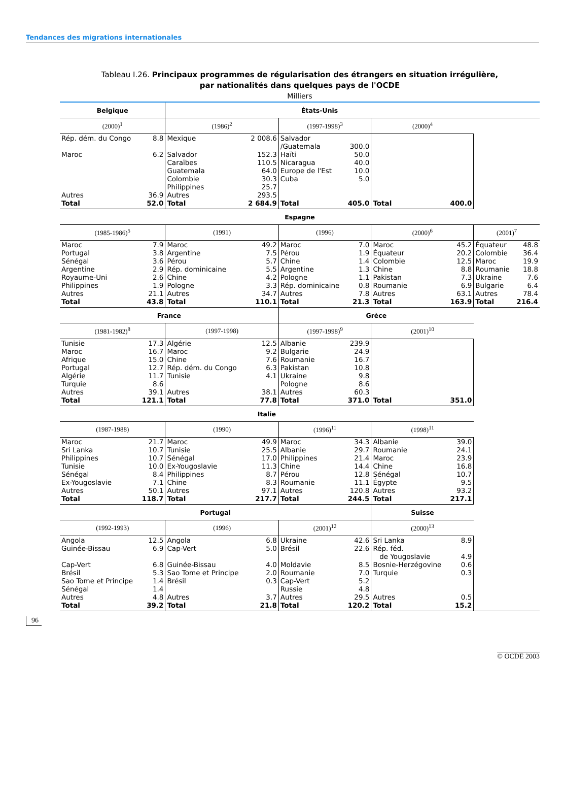Tendances des migrations internationales
Tableau I.26. Principaux programmes de régularisation des étrangers en situation irrégulière,
par nationalités dans quelques pays de l'OCDE
Milliers
| Belgique | | États-Unis | | | | | | | |
| --- | --- | --- | --- | --- | --- | --- | --- | --- | --- |
| (2000)<sup>1</sup> | | (1986)<sup>2</sup> | | (1997-1998)<sup>3</sup> | | (2000)<sup>4</sup> | | | |
| Rép. dém. du Congo | 8.8 | Mexique | 2 008.6 | Salvador /Guatemala | 300.0 | | | | |
| Maroc | 6.2 | Salvador | 152.3 | Haïti | 50.0 | | | | |
| | | Caraïbes | 110.5 | Nicaragua | 40.0 | | | | |
| | | Guatemala | 64.0 | Europe de l'Est | 10.0 | | | | |
| | | Colombie | 30.3 | Cuba | 5.0 | | | | |
| | | Philippines | 25.7 | | | | | | |
| Autres | 36.9 | Autres | 293.5 | | | | | | |
| Total | 52.0 | Total | 2 684.9 | Total | 405.0 | Total | 400.0 | | |
| Espagne | | | | | | | | | |
| (1985-1986)<sup>5</sup> | | (1991) | | (1996) | | (2000)<sup>6</sup> | | (2001)<sup>7</sup> | |
| Maroc | 7.9 | Maroc | 49.2 | Maroc | 7.0 | Maroc | 45.2 | Équateur | 48.8 |
| Portugal | 3.8 | Argentine | 7.5 | Pérou | 1.9 | Équateur | 20.2 | Colombie | 36.4 |
| Sénégal | 3.6 | Pérou | 5.7 | Chine | 1.4 | Colombie | 12.5 | Maroc | 19.9 |
| Argentine | 2.9 | Rép. dominicaine | 5.5 | Argentine | 1.3 | Chine | 8.8 | Roumanie | 18.8 |
| Royaume-Uni | 2.6 | Chine | 4.2 | Pologne | 1.1 | Pakistan | 7.3 | Ukraine | 7.6 |
| Philippines | 1.9 | Pologne | 3.3 | Rép. dominicaine | 0.8 | Roumanie | 6.9 | Bulgarie | 6.4 |
| Autres | 21.1 | Autres | 34.7 | Autres | 7.8 | Autres | 63.1 | Autres | 78.4 |
| Total | 43.8 | Total | 110.1 | Total | 21.3 | Total | 163.9 | Total | 216.4 |
| France | | | | Grèce | | | | | |
| (1981-1982)<sup>8</sup> | | (1997-1998) | | (1997-1998)<sup>9</sup> | | (2001)<sup>10</sup> | | | |
| Tunisie | 17.3 | Algérie | 12.5 | Albanie | 239.9 | | | | |
| Maroc | 16.7 | Maroc | 9.2 | Bulgarie | 24.9 | | | | |
| Afrique | 15.0 | Chine | 7.6 | Roumanie | 16.7 | | | | |
| Portugal | 12.7 | Rép. dém. du Congo | 6.3 | Pakistan | 10.8 | | | | |
| Algérie | 11.7 | Tunisie | 4.1 | Ukraine | 9.8 | | | | |
| Turquie | 8.6 | | | Pologne | 8.6 | | | | |
| Autres | 39.1 | Autres | 38.1 | Autres | 60.3 | | | | |
| Total | 121.1 | Total | 77.8 | Total | 371.0 | Total | 351.0 | | |
| Italie | | | | | | | | | |
| (1987-1988) | | (1990) | | (1996)<sup>11</sup> | | (1998)<sup>11</sup> | | | |
| Maroc | 21.7 | Maroc | 49.9 | Maroc | 34.3 | Albanie | 39.0 | | |
| Sri Lanka | 10.7 | Tunisie | 25.5 | Albanie | 29.7 | Roumanie | 24.1 | | |
| Philippines | 10.7 | Sénégal | 17.0 | Philippines | 21.4 | Maroc | 23.9 | | |
| Tunisie | 10.0 | Ex-Yougoslavie | 11.3 | Chine | 14.4 | Chine | 16.8 | | |
| Sénégal | 8.4 | Philippines | 8.7 | Pérou | 12.8 | Sénégal | 10.7 | | |
| Ex-Yougoslavie | 7.1 | Chine | 8.3 | Roumanie | 11.1 | Égypte | 9.5 | | |
| Autres | 50.1 | Autres | 97.1 | Autres | 120.8 | Autres | 93.2 | | |
| Total | 118.7 | Total | 217.7 | Total | 244.5 | Total | 217.1 | | |
| Portugal | | | | | | Suisse | | | |
| (1992-1993) | | (1996) | | (2001)<sup>12</sup> | | (2000)<sup>13</sup> | | | |
| Angola | 12.5 | Angola | 6.8 | Ukraine | 42.6 | Sri Lanka | 8.9 | | |
| Guinée-Bissau | 6.9 | Cap-Vert | 5.0 | Brésil | 22.6 | Rép. féd. de Yougoslavie | 4.9 | | |
| Cap-Vert | 6.8 | Guinée-Bissau | 4.0 | Moldavie | 8.5 | Bosnie-Herzégovine | 0.6 | | |
| Brésil | 5.3 | Sao Tome et Principe | 2.0 | Roumanie | 7.0 | Turquie | 0.3 | | |
| Sao Tome et Principe | 1.4 | Brésil | 0.3 | Cap-Vert | 5.2 | | | | |
| Sénégal | 1.4 | | | Russie | 4.8 | | | | |
| Autres | 4.8 | Autres | 3.7 | Autres | 29.5 | Autres | 0.5 | | |
| Total | 39.2 | Total | 21.8 | Total | 120.2 | Total | 15.2 | | |
96 © OCDE 2003